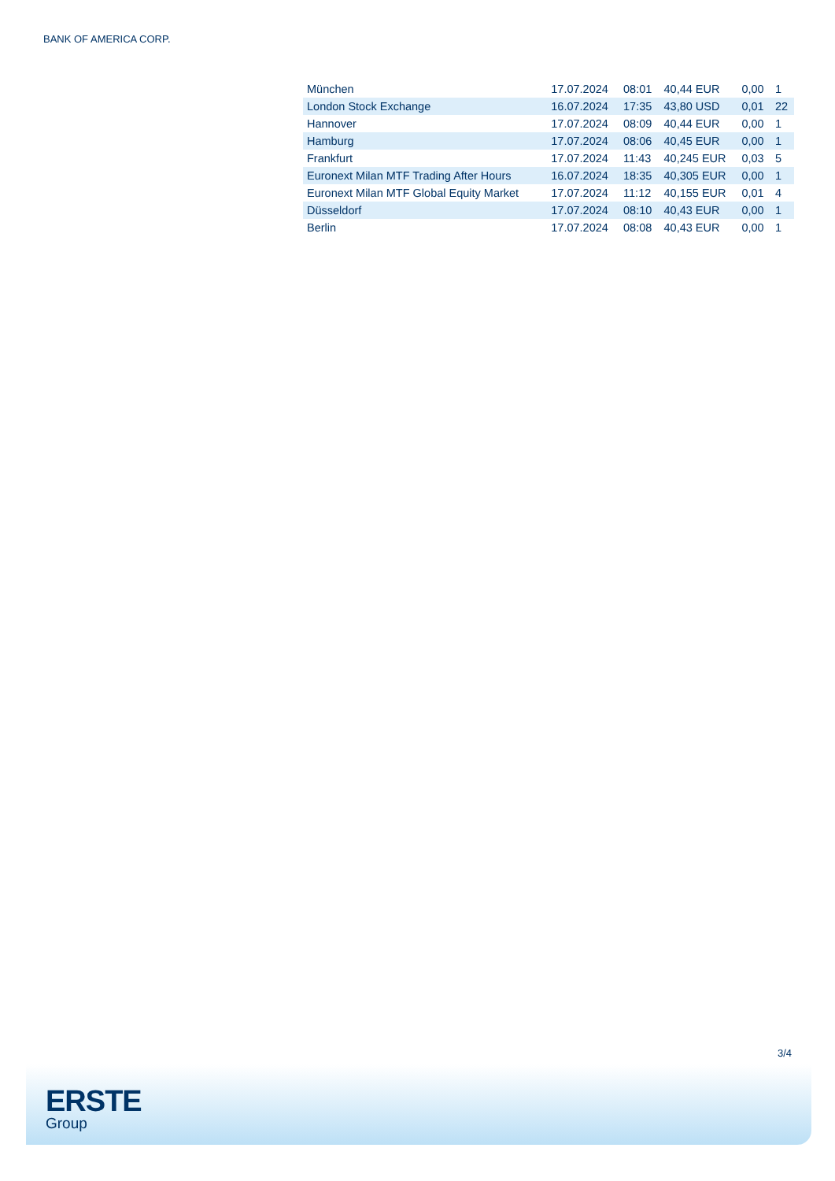BANK OF AMERICA CORP.
| München | 17.07.2024 | 08:01 | 40,44 EUR | 0,00 | 1 |
| London Stock Exchange | 16.07.2024 | 17:35 | 43,80 USD | 0,01 | 22 |
| Hannover | 17.07.2024 | 08:09 | 40,44 EUR | 0,00 | 1 |
| Hamburg | 17.07.2024 | 08:06 | 40,45 EUR | 0,00 | 1 |
| Frankfurt | 17.07.2024 | 11:43 | 40,245 EUR | 0,03 | 5 |
| Euronext Milan MTF Trading After Hours | 16.07.2024 | 18:35 | 40,305 EUR | 0,00 | 1 |
| Euronext Milan MTF Global Equity Market | 17.07.2024 | 11:12 | 40,155 EUR | 0,01 | 4 |
| Düsseldorf | 17.07.2024 | 08:10 | 40,43 EUR | 0,00 | 1 |
| Berlin | 17.07.2024 | 08:08 | 40,43 EUR | 0,00 | 1 |
3/4
ERSTE
Group